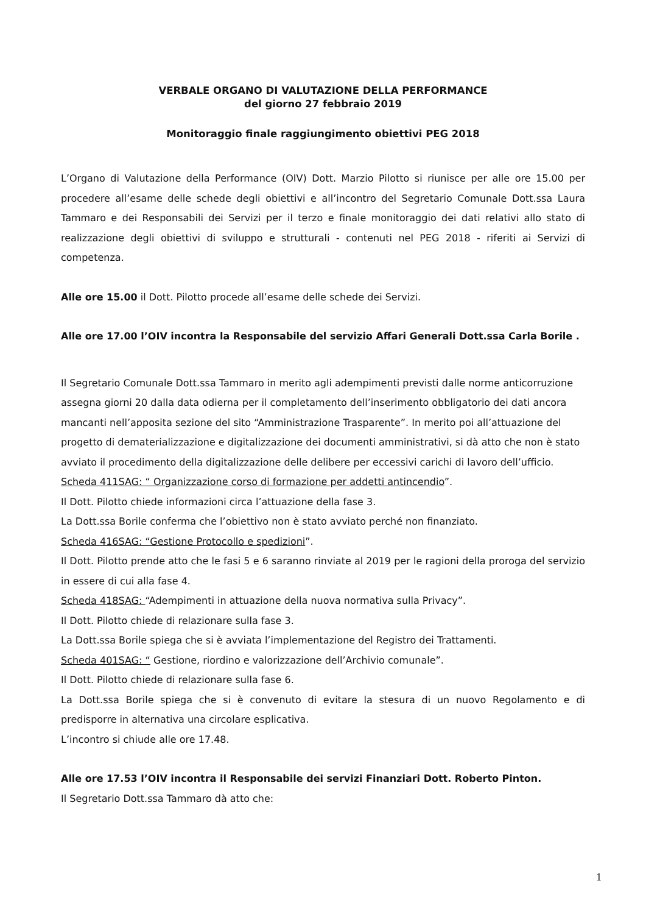VERBALE ORGANO DI VALUTAZIONE DELLA PERFORMANCE
del giorno 27 febbraio 2019
Monitoraggio finale raggiungimento obiettivi PEG 2018
L’Organo di Valutazione della Performance (OIV) Dott. Marzio Pilotto si riunisce per alle ore 15.00 per procedere all’esame delle schede degli obiettivi e all’incontro del Segretario Comunale Dott.ssa Laura Tammaro e dei Responsabili dei Servizi per il terzo e finale monitoraggio dei dati relativi allo stato di realizzazione degli obiettivi di sviluppo e strutturali - contenuti nel PEG 2018 - riferiti ai Servizi di competenza.
Alle ore 15.00 il Dott. Pilotto procede all’esame delle schede dei Servizi.
Alle ore 17.00 l’OIV incontra la Responsabile del servizio Affari Generali Dott.ssa Carla Borile .
Il Segretario Comunale Dott.ssa Tammaro in merito agli adempimenti previsti dalle norme anticorruzione assegna giorni 20 dalla data odierna per il completamento dell’inserimento obbligatorio dei dati ancora mancanti nell’apposita sezione del sito “Amministrazione Trasparente”. In merito poi all’attuazione del progetto di dematerializzazione e digitalizzazione dei documenti amministrativi, si dà atto che non è stato avviato il procedimento della digitalizzazione delle delibere per eccessivi carichi di lavoro dell’ufficio.
Scheda 411SAG: “ Organizzazione corso di formazione per addetti antincendio”.
Il Dott. Pilotto chiede informazioni circa l’attuazione della fase 3.
La Dott.ssa Borile conferma che l’obiettivo non è stato avviato perché non finanziato.
Scheda 416SAG: “Gestione Protocollo e spedizioni”.
Il Dott. Pilotto prende atto che le fasi 5 e 6 saranno rinviate al 2019 per le ragioni della proroga del servizio in essere di cui alla fase 4.
Scheda 418SAG: “Adempimenti in attuazione della nuova normativa sulla Privacy”.
Il Dott. Pilotto chiede di relazionare sulla fase 3.
La Dott.ssa Borile spiega che si è avviata l’implementazione del Registro dei Trattamenti.
Scheda 401SAG: “ Gestione, riordino e valorizzazione dell’Archivio comunale”.
Il Dott. Pilotto chiede di relazionare sulla fase 6.
La Dott.ssa Borile spiega che si è convenuto di evitare la stesura di un nuovo Regolamento e di predisporre in alternativa una circolare esplicativa.
L’incontro si chiude alle ore 17.48.
Alle ore 17.53 l’OIV incontra il Responsabile dei servizi Finanziari Dott. Roberto Pinton.
Il Segretario Dott.ssa Tammaro dà atto che:
1